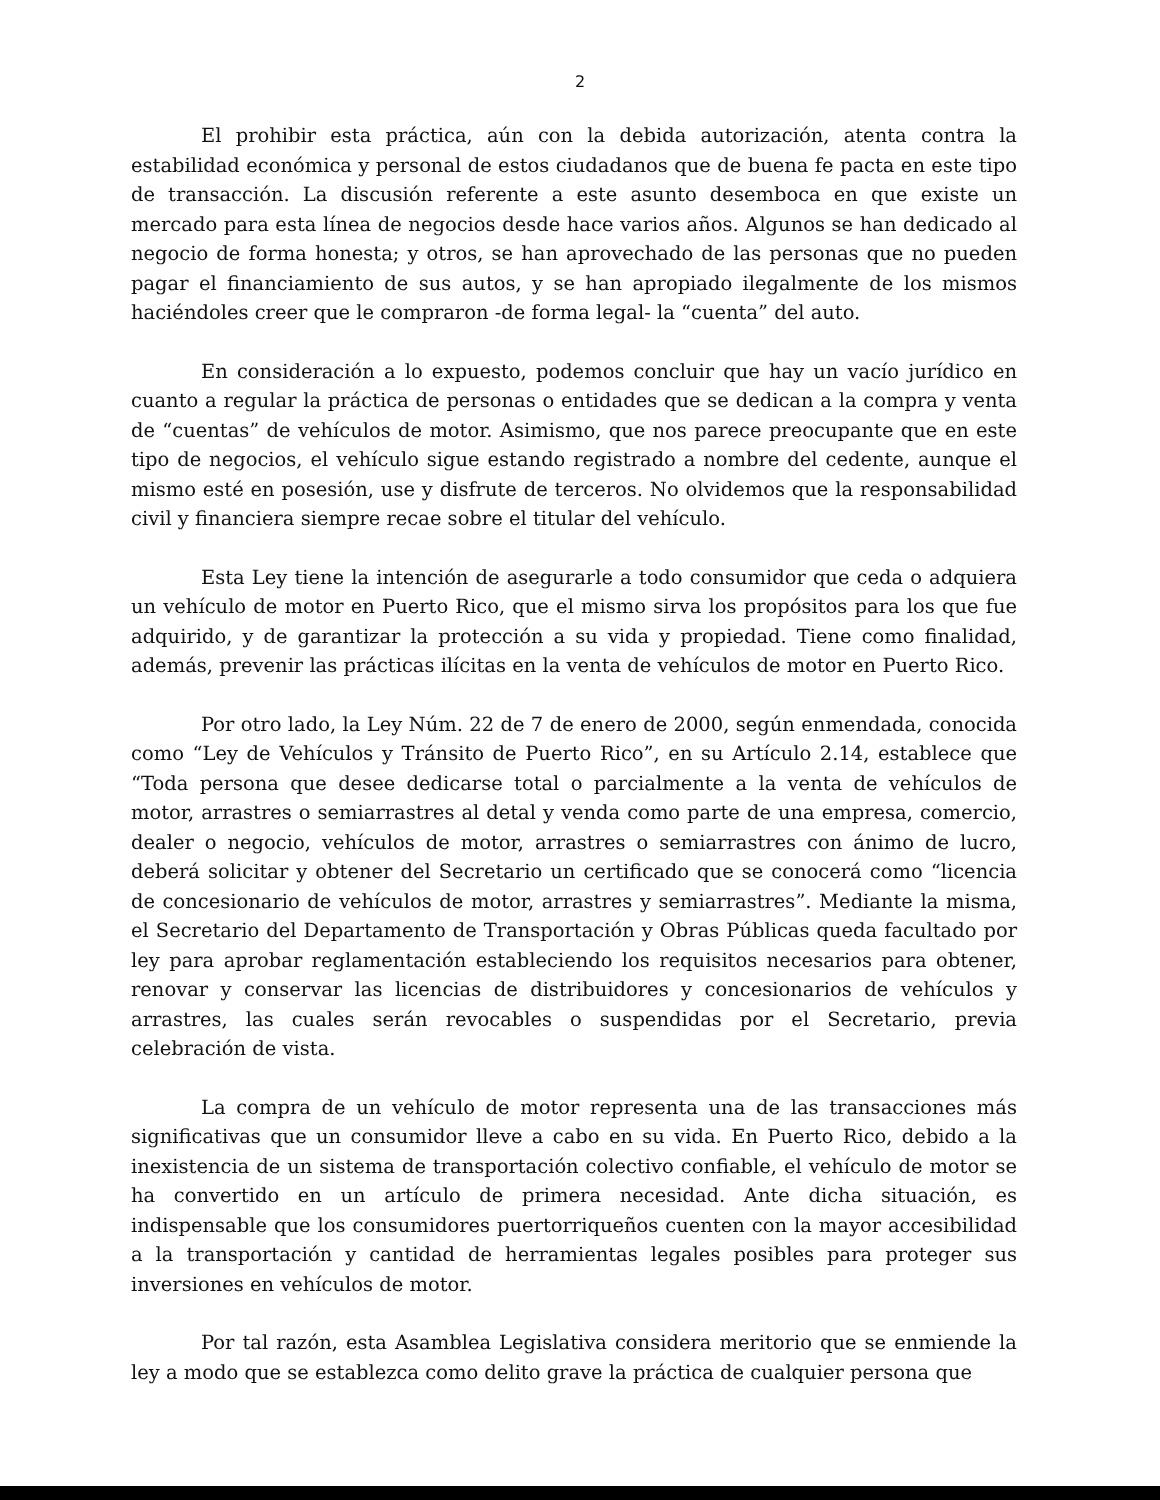2
El prohibir esta práctica, aún con la debida autorización, atenta contra la estabilidad económica y personal de estos ciudadanos que de buena fe pacta en este tipo de transacción. La discusión referente a este asunto desemboca en que existe un mercado para esta línea de negocios desde hace varios años. Algunos se han dedicado al negocio de forma honesta; y otros, se han aprovechado de las personas que no pueden pagar el financiamiento de sus autos, y se han apropiado ilegalmente de los mismos haciéndoles creer que le compraron -de forma legal- la “cuenta” del auto.
En consideración a lo expuesto, podemos concluir que hay un vacío jurídico en cuanto a regular la práctica de personas o entidades que se dedican a la compra y venta de “cuentas” de vehículos de motor. Asimismo, que nos parece preocupante que en este tipo de negocios, el vehículo sigue estando registrado a nombre del cedente, aunque el mismo esté en posesión, use y disfrute de terceros. No olvidemos que la responsabilidad civil y financiera siempre recae sobre el titular del vehículo.
Esta Ley tiene la intención de asegurarle a todo consumidor que ceda o adquiera un vehículo de motor en Puerto Rico, que el mismo sirva los propósitos para los que fue adquirido, y de garantizar la protección a su vida y propiedad. Tiene como finalidad, además, prevenir las prácticas ilícitas en la venta de vehículos de motor en Puerto Rico.
Por otro lado, la Ley Núm. 22 de 7 de enero de 2000, según enmendada, conocida como “Ley de Vehículos y Tránsito de Puerto Rico”, en su Artículo 2.14, establece que “Toda persona que desee dedicarse total o parcialmente a la venta de vehículos de motor, arrastres o semiarrastres al detal y venda como parte de una empresa, comercio, dealer o negocio, vehículos de motor, arrastres o semiarrastres con ánimo de lucro, deberá solicitar y obtener del Secretario un certificado que se conocerá como “licencia de concesionario de vehículos de motor, arrastres y semiarrastres”. Mediante la misma, el Secretario del Departamento de Transportación y Obras Públicas queda facultado por ley para aprobar reglamentación estableciendo los requisitos necesarios para obtener, renovar y conservar las licencias de distribuidores y concesionarios de vehículos y arrastres, las cuales serán revocables o suspendidas por el Secretario, previa celebración de vista.
La compra de un vehículo de motor representa una de las transacciones más significativas que un consumidor lleve a cabo en su vida. En Puerto Rico, debido a la inexistencia de un sistema de transportación colectivo confiable, el vehículo de motor se ha convertido en un artículo de primera necesidad. Ante dicha situación, es indispensable que los consumidores puertorriqueños cuenten con la mayor accesibilidad a la transportación y cantidad de herramientas legales posibles para proteger sus inversiones en vehículos de motor.
Por tal razón, esta Asamblea Legislativa considera meritorio que se enmiende la ley a modo que se establezca como delito grave la práctica de cualquier persona que